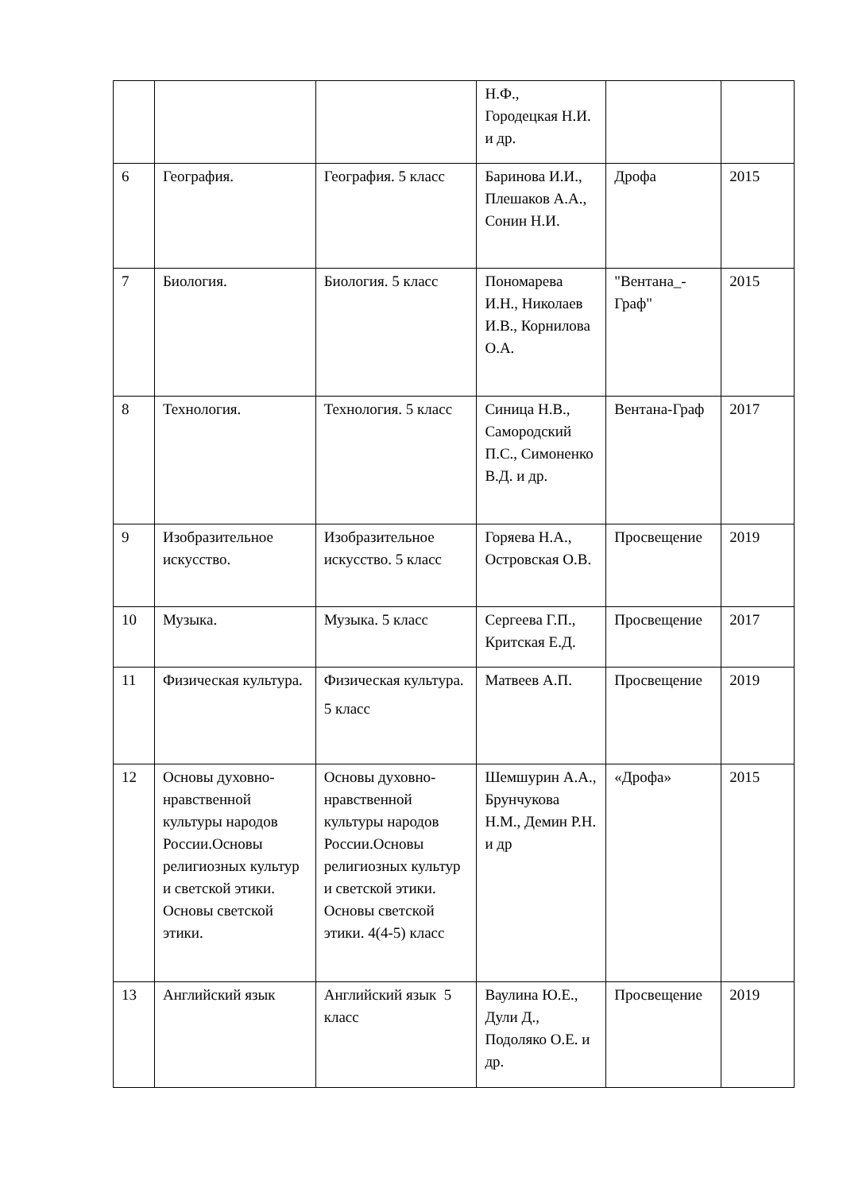| | | | Н.Ф., Городецкая Н.И. и др. | | |
| 6 | География. | География. 5 класс | Баринова И.И., Плешаков А.А., Сонин Н.И. | Дрофа | 2015 |
| 7 | Биология. | Биология. 5 класс | Пономарева И.Н., Николаев И.В., Корнилова О.А. | "Вентана_-Граф" | 2015 |
| 8 | Технология. | Технология. 5 класс | Синица Н.В., Самородский П.С., Симоненко В.Д. и др. | Вентана-Граф | 2017 |
| 9 | Изобразительное искусство. | Изобразительное искусство. 5 класс | Горяева Н.А., Островская О.В. | Просвещение | 2019 |
| 10 | Музыка. | Музыка. 5 класс | Сергеева Г.П., Критская Е.Д. | Просвещение | 2017 |
| 11 | Физическая культура. | Физическая культура. 5 класс | Матвеев А.П. | Просвещение | 2019 |
| 12 | Основы духовно-нравственной культуры народов России.Основы религиозных культур и светской этики. Основы светской этики. | Основы духовно-нравственной культуры народов России.Основы религиозных культур и светской этики. Основы светской этики. 4(4-5) класс | Шемшурин А.А., Брунчукова Н.М., Демин Р.Н. и др | «Дрофа» | 2015 |
| 13 | Английский язык | Английский язык 5 класс | Ваулина Ю.Е., Дули Д., Подоляко О.Е. и др. | Просвещение | 2019 |